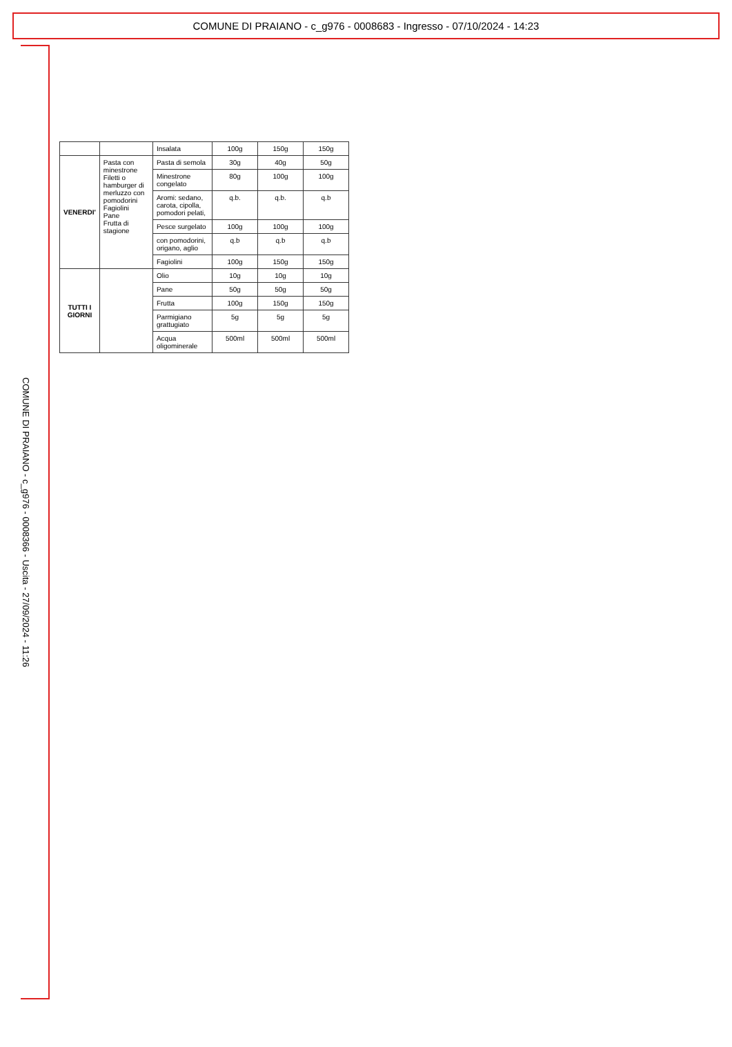COMUNE DI PRAIANO - c_g976 - 0008683 - Ingresso - 07/10/2024 - 14:23
COMUNE DI PRAIANO - c_g976 - 0008366 - Uscita - 27/09/2024 - 11:26
| | | Insalata | 100g | 150g | 150g |
| VENERDI' | Pasta con minestrone Filetti o hamburger di merluzzo con pomodorini Fagiolini Pane Frutta di stagione | Pasta di semola | 30g | 40g | 50g |
| | | Minestrone congelato | 80g | 100g | 100g |
| | | Aromi: sedano, carota, cipolla, pomodori pelati, | q.b. | q.b. | q.b |
| | | Pesce surgelato | 100g | 100g | 100g |
| | | con pomodorini, origano, aglio | q.b | q.b | q.b |
| | | Fagiolini | 100g | 150g | 150g |
| TUTTI I GIORNI | | Olio | 10g | 10g | 10g |
| | | Pane | 50g | 50g | 50g |
| | | Frutta | 100g | 150g | 150g |
| | | Parmigiano grattugiato | 5g | 5g | 5g |
| | | Acqua oligominerale | 500ml | 500ml | 500ml |